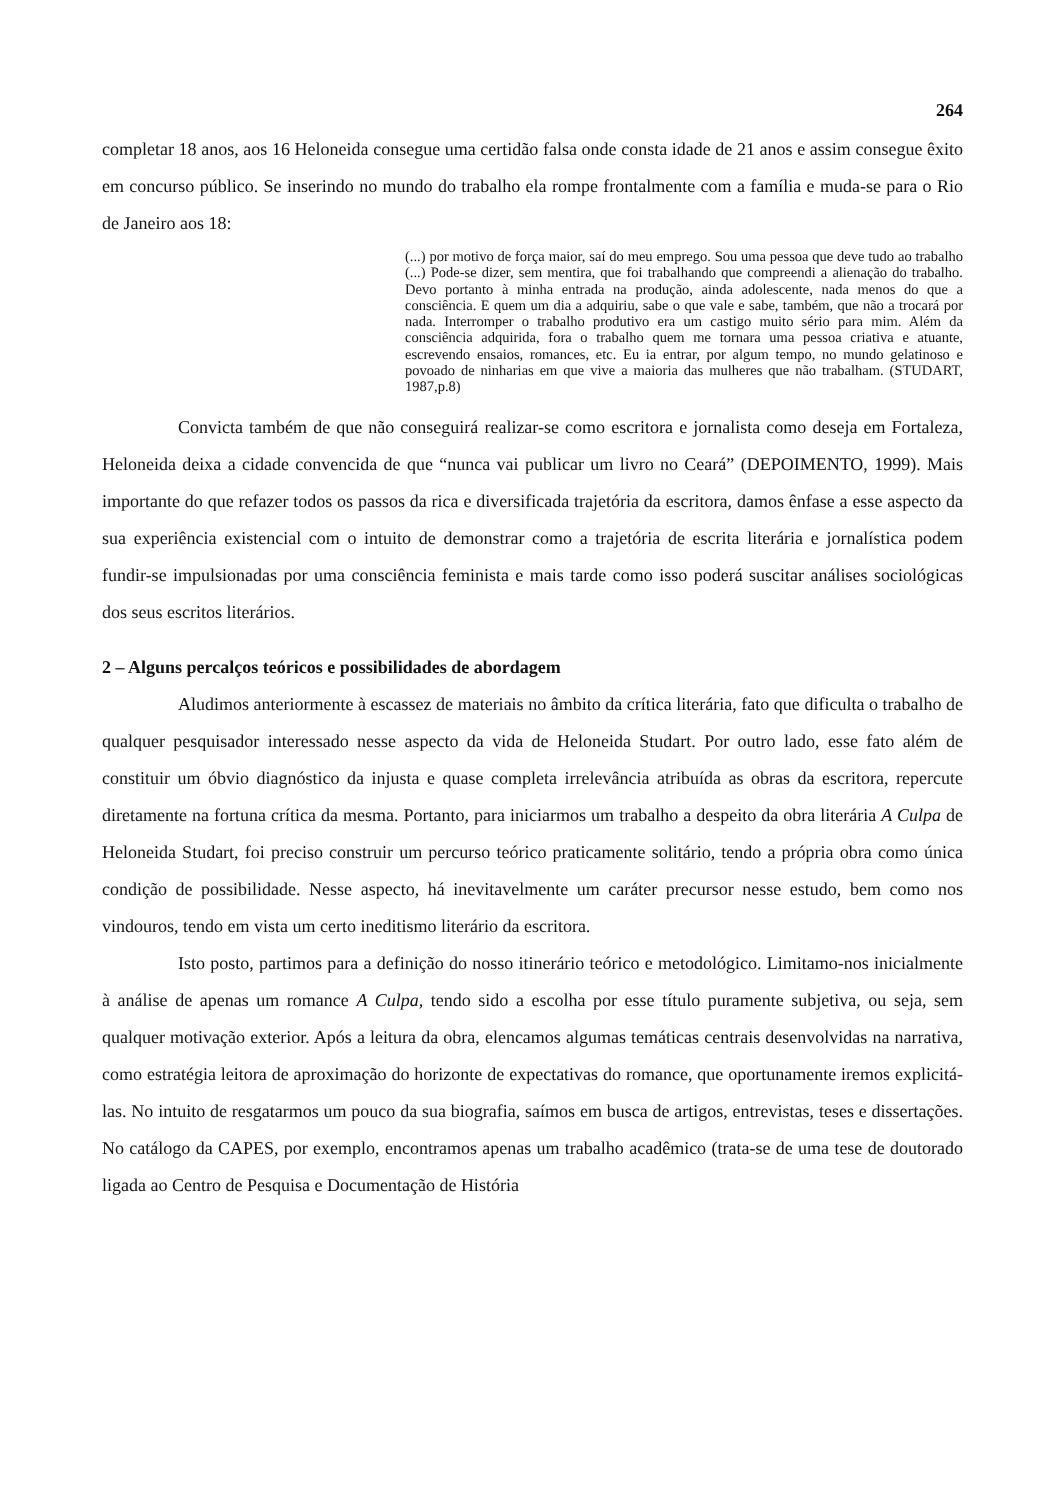264
completar 18 anos, aos 16 Heloneida consegue uma certidão falsa onde consta idade de 21 anos e assim consegue êxito em concurso público. Se inserindo no mundo do trabalho ela rompe frontalmente com a família e muda-se para o Rio de Janeiro aos 18:
(...) por motivo de força maior, saí do meu emprego. Sou uma pessoa que deve tudo ao trabalho (...) Pode-se dizer, sem mentira, que foi trabalhando que compreendi a alienação do trabalho. Devo portanto à minha entrada na produção, ainda adolescente, nada menos do que a consciência. E quem um dia a adquiriu, sabe o que vale e sabe, também, que não a trocará por nada. Interromper o trabalho produtivo era um castigo muito sério para mim. Além da consciência adquirida, fora o trabalho quem me tornara uma pessoa criativa e atuante, escrevendo ensaios, romances, etc. Eu ia entrar, por algum tempo, no mundo gelatinoso e povoado de ninharias em que vive a maioria das mulheres que não trabalham. (STUDART, 1987,p.8)
Convicta também de que não conseguirá realizar-se como escritora e jornalista como deseja em Fortaleza, Heloneida deixa a cidade convencida de que “nunca vai publicar um livro no Ceará” (DEPOIMENTO, 1999). Mais importante do que refazer todos os passos da rica e diversificada trajetória da escritora, damos ênfase a esse aspecto da sua experiência existencial com o intuito de demonstrar como a trajetória de escrita literária e jornalística podem fundir-se impulsionadas por uma consciência feminista e mais tarde como isso poderá suscitar análises sociológicas dos seus escritos literários.
2 – Alguns percalços teóricos e possibilidades de abordagem
Aludimos anteriormente à escassez de materiais no âmbito da crítica literária, fato que dificulta o trabalho de qualquer pesquisador interessado nesse aspecto da vida de Heloneida Studart. Por outro lado, esse fato além de constituir um óbvio diagnóstico da injusta e quase completa irrelevância atribuída as obras da escritora, repercute diretamente na fortuna crítica da mesma. Portanto, para iniciarmos um trabalho a despeito da obra literária A Culpa de Heloneida Studart, foi preciso construir um percurso teórico praticamente solitário, tendo a própria obra como única condição de possibilidade. Nesse aspecto, há inevitavelmente um caráter precursor nesse estudo, bem como nos vindouros, tendo em vista um certo ineditismo literário da escritora.
Isto posto, partimos para a definição do nosso itinerário teórico e metodológico. Limitamo-nos inicialmente à análise de apenas um romance A Culpa, tendo sido a escolha por esse título puramente subjetiva, ou seja, sem qualquer motivação exterior. Após a leitura da obra, elencamos algumas temáticas centrais desenvolvidas na narrativa, como estratégia leitora de aproximação do horizonte de expectativas do romance, que oportunamente iremos explicitá-las. No intuito de resgatarmos um pouco da sua biografia, saímos em busca de artigos, entrevistas, teses e dissertações. No catálogo da CAPES, por exemplo, encontramos apenas um trabalho acadêmico (trata-se de uma tese de doutorado ligada ao Centro de Pesquisa e Documentação de História